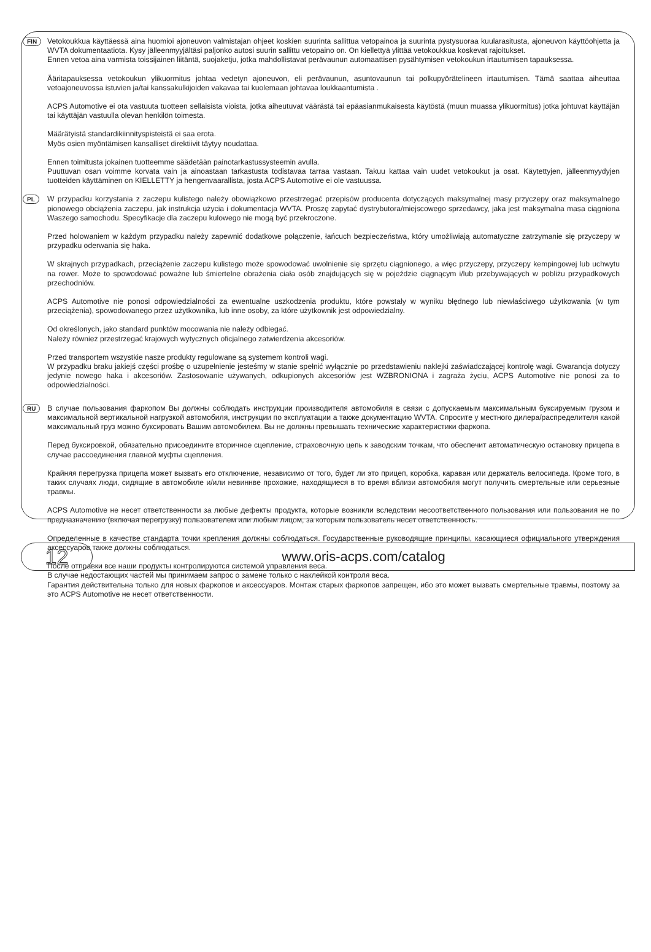FIN
Vetokoukkua käyttäessä aina huomioi ajoneuvon valmistajan ohjeet koskien suurinta sallittua vetopainoa ja suurinta pystysuoraa kuularasitusta, ajoneuvon käyttöohjetta ja WVTA dokumentaatiota. Kysy jälleenmyyjältäsi paljonko autosi suurin sallittu vetopaino on. On kiellettyä ylittää vetokoukkua koskevat rajoitukset.
Ennen vetoa aina varmista toissijainen liitäntä, suojaketju, jotka mahdollistavat perävaunun automaattisen pysähtymisen vetokoukun irtautumisen tapauksessa.
Ääritapauksessa vetokoukun ylikuormitus johtaa vedetyn ajoneuvon, eli perävaunun, asuntovaunun tai polkupyörätelineen irtautumisen. Tämä saattaa aiheuttaa vetoajoneuvossa istuvien ja/tai kanssakulkijoiden vakavaa tai kuolemaan johtavaa loukkaantumista .
ACPS Automotive ei ota vastuuta tuotteen sellaisista vioista, jotka aiheutuvat väärästä tai epäasianmukaisesta käytöstä (muun muassa ylikuormitus) jotka johtuvat käyttäjän tai käyttäjän vastuulla olevan henkilön toimesta.
Määrätyistä standardikiinnityspisteistä ei saa erota.
Myös osien myöntämisen kansalliset direktiivit täytyy noudattaa.
Ennen toimitusta jokainen tuotteemme säädetään painotarkastussysteemin avulla.
Puuttuvan osan voimme korvata vain ja ainoastaan tarkastusta todistavaa tarraa vastaan. Takuu kattaa vain uudet vetokoukut ja osat. Käytettyjen, jälleenmyydyjen tuotteiden käyttäminen on KIELLETTY ja hengenvaarallista, josta ACPS Automotive ei ole vastuussa.
PL
W przypadku korzystania z zaczepu kulistego należy obowiązkowo przestrzegać przepisów producenta dotyczących maksymalnej masy przyczepy oraz maksymalnego pionowego obciążenia zaczepu, jak instrukcja użycia i dokumentacja WVTA. Proszę zapytać dystrybutora/miejscowego sprzedawcy, jaka jest maksymalna masa ciągniona Waszego samochodu. Specyfikacje dla zaczepu kulowego nie mogą być przekroczone.
Przed holowaniem w każdym przypadku należy zapewnić dodatkowe połączenie, łańcuch bezpieczeństwa, który umożliwiają automatyczne zatrzymanie się przyczepy w przypadku oderwania się haka.
W skrajnych przypadkach, przeciążenie zaczepu kulistego może spowodować uwolnienie się sprzętu ciągnionego, a więc przyczepy, przyczepy kempingowej lub uchwytu na rower. Może to spowodować poważne lub śmiertelne obrażenia ciała osób znajdujących się w pojeździe ciągnącym i/lub przebywających w pobliżu przypadkowych przechodniów.
ACPS Automotive nie ponosi odpowiedzialności za ewentualne uszkodzenia produktu, które powstały w wyniku błędnego lub niewłaściwego użytkowania (w tym przeciążenia), spowodowanego przez użytkownika, lub inne osoby, za które użytkownik jest odpowiedzialny.
Od określonych, jako standard punktów mocowania nie należy odbiegać.
Należy również przestrzegać krajowych wytycznych oficjalnego zatwierdzenia akcesoriów.
Przed transportem wszystkie nasze produkty regulowane są systemem kontroli wagi.
W przypadku braku jakiejś części prośbę o uzupełnienie jesteśmy w stanie spełnić wyłącznie po przedstawieniu naklejki zaświadczającej kontrolę wagi. Gwarancja dotyczy jedynie nowego haka i akcesoriów. Zastosowanie używanych, odkupionych akcesoriów jest WZBRONIONA i zagraża życiu, ACPS Automotive nie ponosi za to odpowiedzialności.
RU
В случае пользования фаркопом Вы должны соблюдать инструкции производителя автомобиля в связи с допускаемым максимальным буксируемым грузом и максимальной вертикальной нагрузкой автомобиля, инструкции по эксплуатации а также документацию WVTA. Спросите у местного дилера/распределителя какой максимальный груз можно буксировать Вашим автомобилем. Вы не должны превышать технические характеристики фаркопа.
Перед буксировкой, обязательно присоедините вторичное сцепление, страховочную цепь к заводским точкам, что обеспечит автоматическую остановку прицепа в случае рассоединения главной муфты сцепления.
Крайняя перегрузка прицепа может вызвать его отключение, независимо от того, будет ли это прицеп, коробка, караван или держатель велосипеда. Кроме того, в таких случаях люди, сидящие в автомобиле и/или невиннве прохожие, находящиеся в то время вблизи автомобиля могут получить смертельные или серьезные травмы.
ACPS Automotive не несет ответственности за любые дефекты продукта, которые возникли вследствии несоответственного пользования или пользования не по предназначению (включая перегрузку) пользователем или любым лицом, за которым пользователь несет ответственность.
Определенные в качестве стандарта точки крепления должны соблюдаться. Государственные руководящие принципы, касающиеся официального утверждения аксессуаров также должны соблюдаться.
После отправки все наши продукты контролируются системой управления веса.
В случае недостающих частей мы принимаем запрос о замене только с наклейкой контроля веса.
Гарантия действительна только для новых фаркопов и аксессуаров. Монтаж старых фаркопов запрещен, ибо это может вызвать смертельные травмы, поэтому за это ACPS Automotive не несет ответственности.
12
www.oris-acps.com/catalog